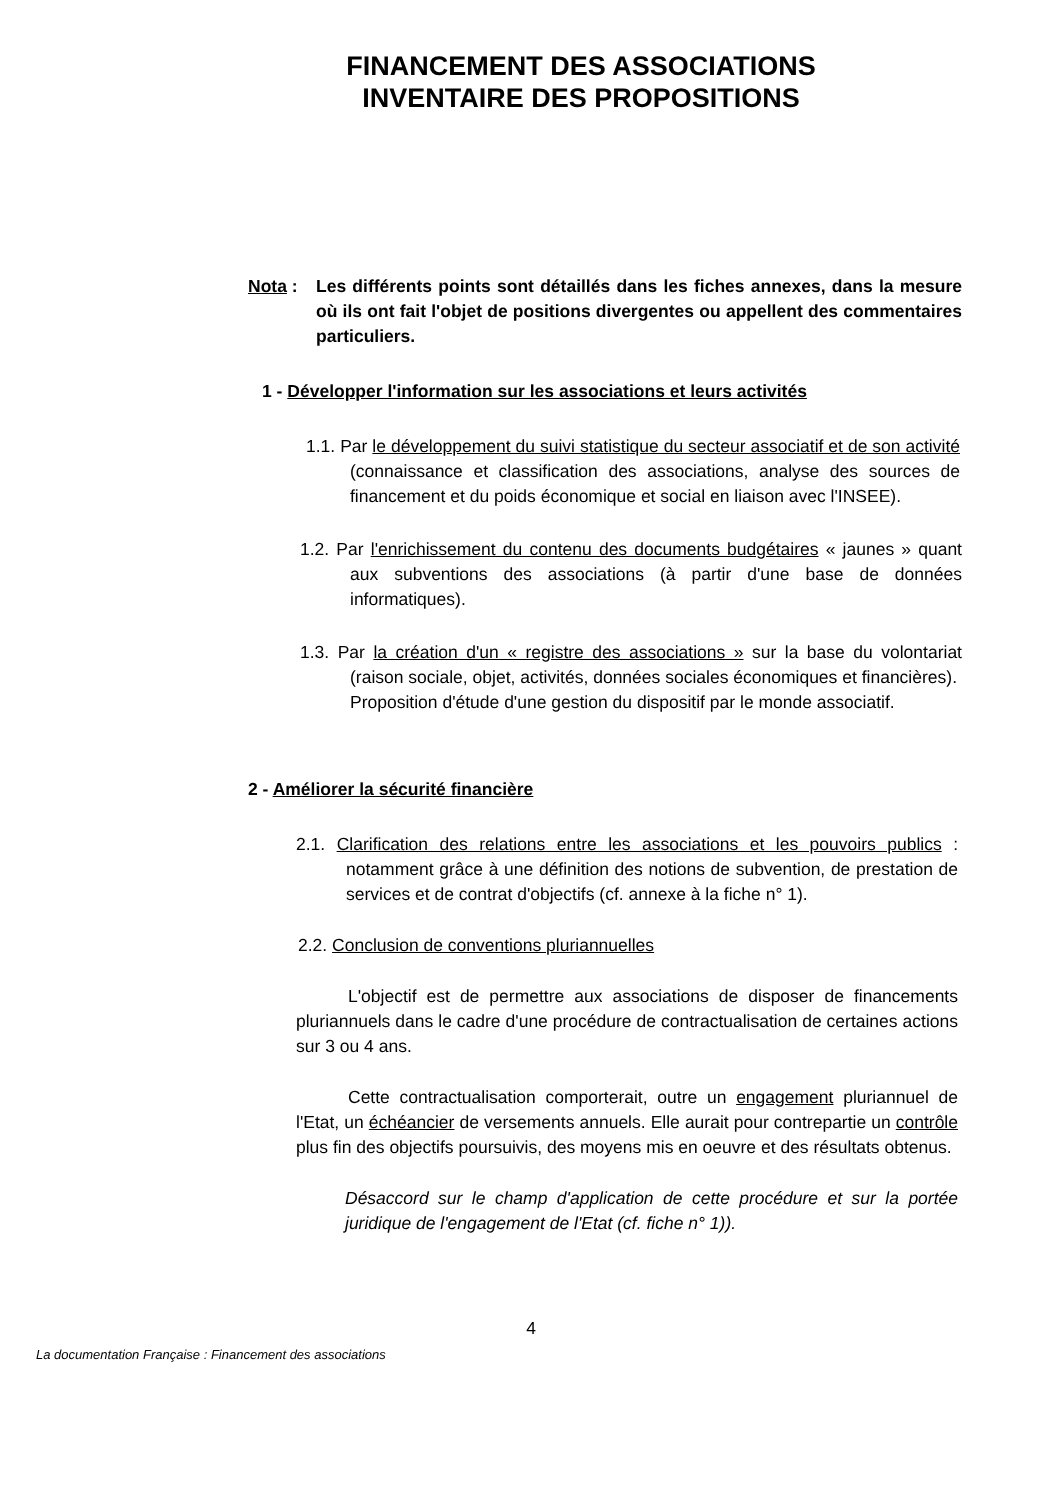FINANCEMENT DES ASSOCIATIONS
INVENTAIRE DES PROPOSITIONS
Nota : Les différents points sont détaillés dans les fiches annexes, dans la mesure où ils ont fait l'objet de positions divergentes ou appellent des commentaires particuliers.
1 - Développer l'information sur les associations et leurs activités
1.1. Par le développement du suivi statistique du secteur associatif et de son activité (connaissance et classification des associations, analyse des sources de financement et du poids économique et social en liaison avec l'INSEE).
1.2. Par l'enrichissement du contenu des documents budgétaires « jaunes » quant aux subventions des associations (à partir d'une base de données informatiques).
1.3. Par la création d'un « registre des associations » sur la base du volontariat (raison sociale, objet, activités, données sociales économiques et financières).
Proposition d'étude d'une gestion du dispositif par le monde associatif.
2 - Améliorer la sécurité financière
2.1. Clarification des relations entre les associations et les pouvoirs publics : notamment grâce à une définition des notions de subvention, de prestation de services et de contrat d'objectifs (cf. annexe à la fiche n° 1).
2.2. Conclusion de conventions pluriannuelles
L'objectif est de permettre aux associations de disposer de financements pluriannuels dans le cadre d'une procédure de contractualisation de certaines actions sur 3 ou 4 ans.
Cette contractualisation comporterait, outre un engagement pluriannuel de l'Etat, un échéancier de versements annuels. Elle aurait pour contrepartie un contrôle plus fin des objectifs poursuivis, des moyens mis en oeuvre et des résultats obtenus.
Désaccord sur le champ d'application de cette procédure et sur la portée juridique de l'engagement de l'Etat (cf. fiche n° 1)).
4
La documentation Française : Financement des associations